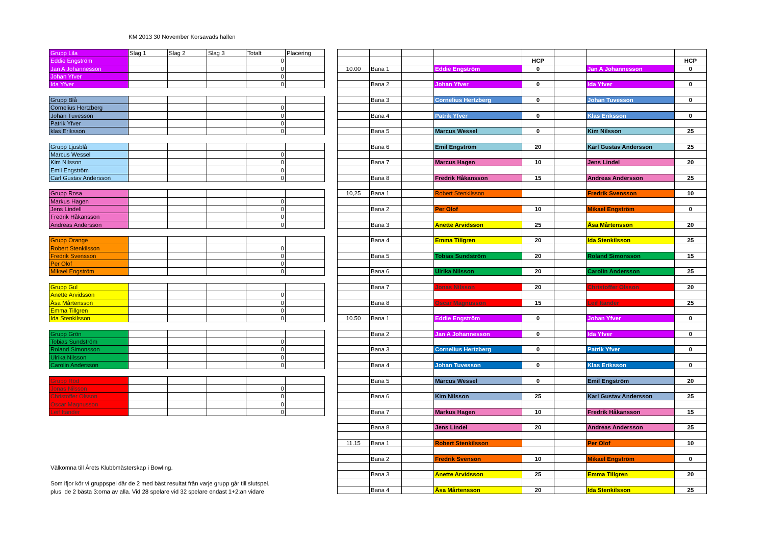KM 2013 30 November Korsavads hallen
| Grupp Lila | Slag 1 | Slag 2 | Slag 3 | Totalt | Placering |
| Eddie Engström | | | | 0 | |
| Jan A Johannesson | | | | 0 | |
| Johan Yfver | | | | 0 | |
| Ida Yfver | | | | 0 | |
| Grupp Blå | | | | | |
| Cornelius Hertzberg | | | | 0 | |
| Johan Tuvesson | | | | 0 | |
| Patrik Yfver | | | | 0 | |
| klas Eriksson | | | | 0 | |
| Grupp Ljusblå | | | | | |
| Marcus Wessel | | | | 0 | |
| Kim Nilsson | | | | 0 | |
| Emil Engström | | | | 0 | |
| Carl Gustav Andersson | | | | 0 | |
| Grupp Rosa | | | | | |
| Markus Hagen | | | | 0 | |
| Jens Lindell | | | | 0 | |
| Fredrik Håkansson | | | | 0 | |
| Andreas Andersson | | | | 0 | |
| Grupp Orange | | | | | |
| Robert Stenkilsson | | | | 0 | |
| Fredrik Svensson | | | | 0 | |
| Per Olof | | | | 0 | |
| Mikael Engström | | | | 0 | |
| Grupp Gul | | | | | |
| Anette Arvidsson | | | | 0 | |
| Åsa Mårtensson | | | | 0 | |
| Emma Tillgren | | | | 0 | |
| Ida Stenkilsson | | | | 0 | |
| Grupp Grön | | | | | |
| Tobias Sundström | | | | 0 | |
| Roland Simonsson | | | | 0 | |
| Ulrika Nilsson | | | | 0 | |
| Carolin Andersson | | | | 0 | |
| Grupp Röd | | | | | |
| Jonas Nilsson | | | | 0 | |
| Christoffer Olsson | | | | 0 | |
| Oscar Magnusson | | | | 0 | |
| Leif Itander | | | | 0 | |
Välkomna till Årets Klubbmästerskap i Bowling.
Som ifjor kör vi gruppspel där de 2 med bäst resultat från varje grupp går till slutspel.
plus de 2 bästa 3:orna av alla. Vid 28 spelare vid 32 spelare endast 1+2:an vidare
| | | | | HCP | | | HCP |
| 10.00 | Bana 1 | | Eddie Engström | 0 | | Jan A Johannesson | 0 |
| | Bana 2 | | Johan Yfver | 0 | | Ida Yfver | 0 |
| | Bana 3 | | Cornelius Hertzberg | 0 | | Johan Tuvesson | 0 |
| | Bana 4 | | Patrik Yfver | 0 | | Klas Eriksson | 0 |
| | Bana 5 | | Marcus Wessel | 0 | | Kim Nilsson | 25 |
| | Bana 6 | | Emil Engström | 20 | | Karl Gustav Andersson | 25 |
| | Bana 7 | | Marcus Hagen | 10 | | Jens Lindel | 20 |
| | Bana 8 | | Fredrik Håkansson | 15 | | Andreas Andersson | 25 |
| 10,25 | Bana 1 | | Robert Stenkilsson | | | Fredrik Svensson | 10 |
| | Bana 2 | | Per Olof | 10 | | Mikael Engström | 0 |
| | Bana 3 | | Anette Arvidsson | 25 | | Åsa Mårtensson | 20 |
| | Bana 4 | | Emma Tillgren | 20 | | Ida Stenkilsson | 25 |
| | Bana 5 | | Tobias Sundström | 20 | | Roland Simonsson | 15 |
| | Bana 6 | | Ulrika Nilsson | 20 | | Carolin Andersson | 25 |
| | Bana 7 | | Jonas Nilsson | 20 | | Christoffer Olsson | 20 |
| | Bana 8 | | Oscar Magnusson | 15 | | Leif Itander | 25 |
| 10.50 | Bana 1 | | Eddie Engström | 0 | | Johan Yfver | 0 |
| | Bana 2 | | Jan A Johannesson | 0 | | Ida Yfver | 0 |
| | Bana 3 | | Cornelius Hertzberg | 0 | | Patrik Yfver | 0 |
| | Bana 4 | | Johan Tuvesson | 0 | | Klas Eriksson | 0 |
| | Bana 5 | | Marcus Wessel | 0 | | Emil Engström | 20 |
| | Bana 6 | | Kim Nilsson | 25 | | Karl Gustav Andersson | 25 |
| | Bana 7 | | Markus Hagen | 10 | | Fredrik Håkansson | 15 |
| | Bana 8 | | Jens Lindel | 20 | | Andreas Andersson | 25 |
| 11.15 | Bana 1 | | Robert Stenkilsson | | | Per Olof | 10 |
| | Bana 2 | | Fredrik Svenson | 10 | | Mikael Engström | 0 |
| | Bana 3 | | Anette Arvidsson | 25 | | Emma Tillgren | 20 |
| | Bana 4 | | Åsa Mårtensson | 20 | | Ida Stenkilsson | 25 |